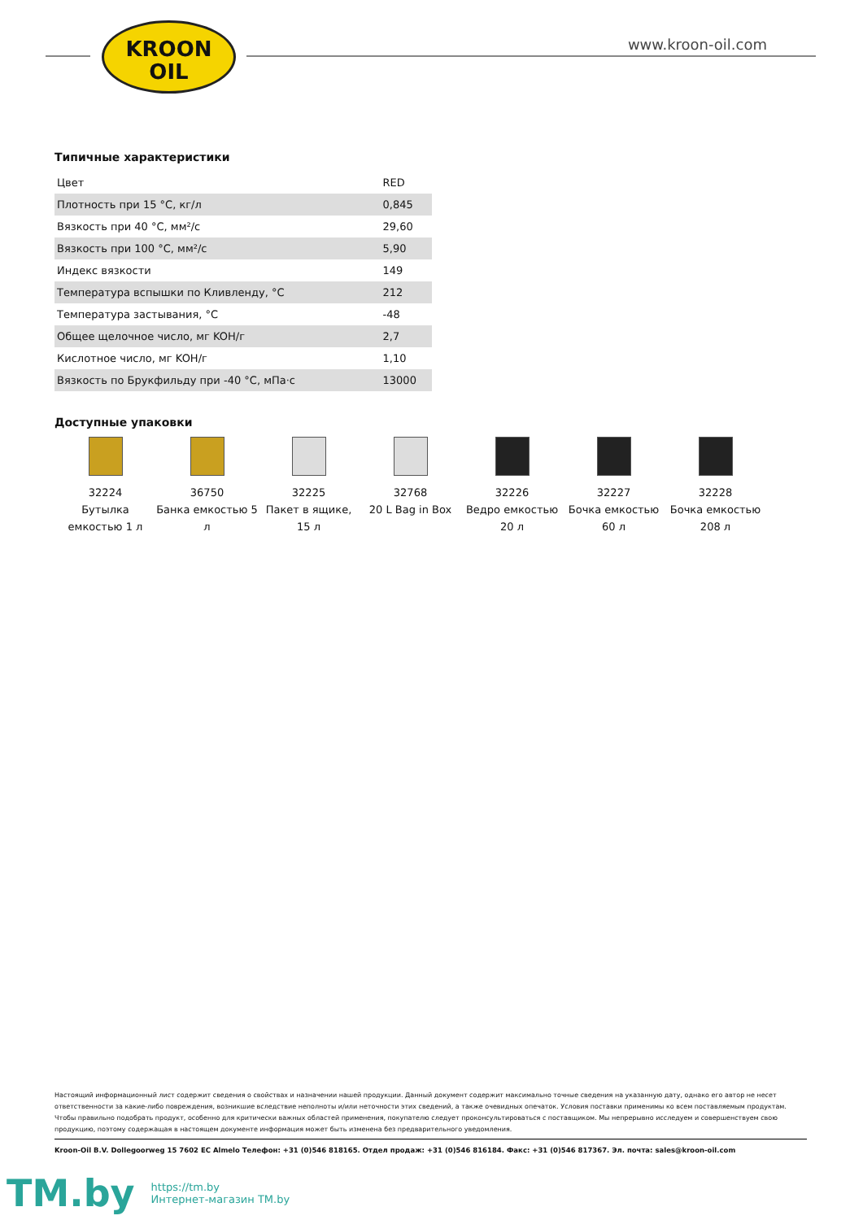KROON
OIL
www.kroon-oil.com
Типичные характеристики
| Цвет | RED |
| Плотность при 15 °C, кг/л | 0,845 |
| Вязкость при 40 °C, мм²/с | 29,60 |
| Вязкость при 100 °C, мм²/с | 5,90 |
| Индекс вязкости | 149 |
| Температура вспышки по Кливленду, °C | 212 |
| Температура застывания, °C | -48 |
| Общее щелочное число, мг KOH/г | 2,7 |
| Кислотное число, мг KOH/г | 1,10 |
| Вязкость по Брукфильду при -40 °C, мПа·с | 13000 |
Доступные упаковки
32224
Бутылка емкостью 1 л
36750
Банка емкостью 5 л
32225
Пакет в ящике, 15 л
32768
20 L Bag in Box
32226
Ведро емкостью 20 л
32227
Бочка емкостью 60 л
32228
Бочка емкостью 208 л
Настоящий информационный лист содержит сведения о свойствах и назначении нашей продукции. Данный документ содержит максимально точные сведения на указанную дату, однако его автор не несет ответственности за какие-либо повреждения, возникшие вследствие неполноты и/или неточности этих сведений, а также очевидных опечаток. Условия поставки применимы ко всем поставляемым продуктам. Чтобы правильно подобрать продукт, особенно для критически важных областей применения, покупателю следует проконсультироваться с поставщиком. Мы непрерывно исследуем и совершенствуем свою продукцию, поэтому содержащая в настоящем документе информация может быть изменена без предварительного уведомления.
Kroon-Oil B.V. Dollegoorweg 15 7602 EC Almelo Телефон: +31 (0)546 818165. Отдел продаж: +31 (0)546 816184. Факс: +31 (0)546 817367. Эл. почта: sales@kroon-oil.com
TM.by
https://tm.by
Интернет-магазин TM.by